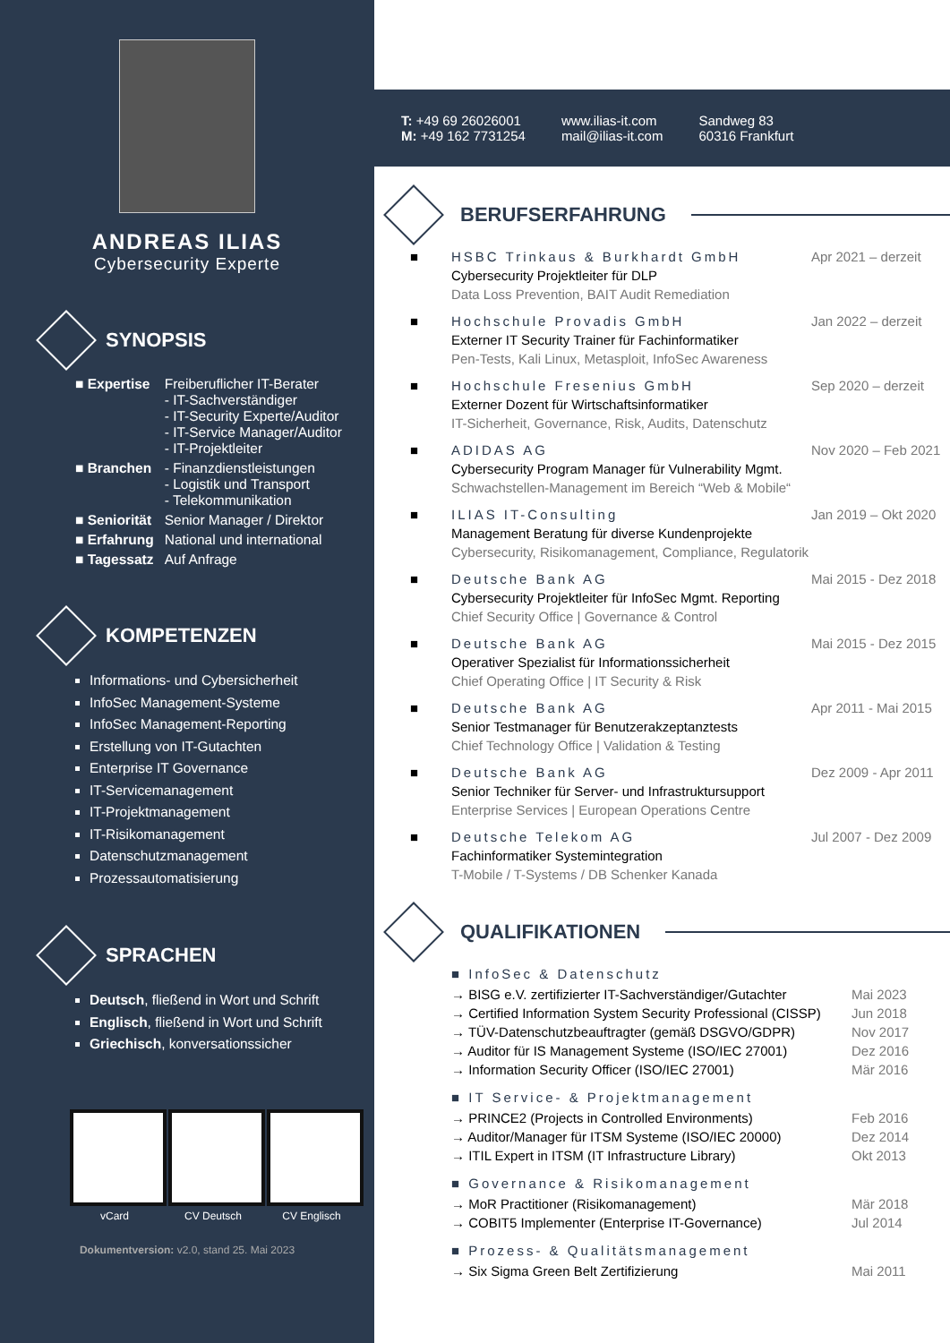ANDREAS ILIAS
Cybersecurity Experte
SYNOPSIS
| ■ Expertise | Freiberuflicher IT-Berater - IT-Sachverständiger - IT-Security Experte/Auditor - IT-Service Manager/Auditor - IT-Projektleiter |
| ■ Branchen | - Finanzdienstleistungen - Logistik und Transport - Telekommunikation |
| ■ Seniorität | Senior Manager / Direktor |
| ■ Erfahrung | National und international |
| ■ Tagessatz | Auf Anfrage |
KOMPETENZEN
Informations- und Cybersicherheit
InfoSec Management-Systeme
InfoSec Management-Reporting
Erstellung von IT-Gutachten
Enterprise IT Governance
IT-Servicemanagement
IT-Projektmanagement
IT-Risikomanagement
Datenschutzmanagement
Prozessautomatisierung
SPRACHEN
Deutsch, fließend in Wort und Schrift
Englisch, fließend in Wort und Schrift
Griechisch, konversationssicher
vCard CV Deutsch CV Englisch
Dokumentversion: v2.0, stand 25. Mai 2023
T: +49 69 26026001
M: +49 162 7731254
www.ilias-it.com
mail@ilias-it.com
Sandweg 83
60316 Frankfurt
BERUFSERFAHRUNG
■ HSBC Trinkaus & Burkhardt GmbH
Cybersecurity Projektleiter für DLP
Data Loss Prevention, BAIT Audit Remediation
Apr 2021 – derzeit
■ Hochschule Provadis GmbH
Externer IT Security Trainer für Fachinformatiker
Pen-Tests, Kali Linux, Metasploit, InfoSec Awareness
Jan 2022 – derzeit
■ Hochschule Fresenius GmbH
Externer Dozent für Wirtschaftsinformatiker
IT-Sicherheit, Governance, Risk, Audits, Datenschutz
Sep 2020 – derzeit
■ ADIDAS AG
Cybersecurity Program Manager für Vulnerability Mgmt.
Schwachstellen-Management im Bereich “Web & Mobile“
Nov 2020 – Feb 2021
■ ILIAS IT-Consulting
Management Beratung für diverse Kundenprojekte
Cybersecurity, Risikomanagement, Compliance, Regulatorik
Jan 2019 – Okt 2020
■ Deutsche Bank AG
Cybersecurity Projektleiter für InfoSec Mgmt. Reporting
Chief Security Office | Governance & Control
Mai 2015 - Dez 2018
■ Deutsche Bank AG
Operativer Spezialist für Informationssicherheit
Chief Operating Office | IT Security & Risk
Mai 2015 - Dez 2015
■ Deutsche Bank AG
Senior Testmanager für Benutzerakzeptanztests
Chief Technology Office | Validation & Testing
Apr 2011 - Mai 2015
■ Deutsche Bank AG
Senior Techniker für Server- und Infrastruktursupport
Enterprise Services | European Operations Centre
Dez 2009 - Apr 2011
■ Deutsche Telekom AG
Fachinformatiker Systemintegration
T-Mobile / T-Systems / DB Schenker Kanada
Jul 2007 - Dez 2009
QUALIFIKATIONEN
■ InfoSec & Datenschutz
→ BISG e.V. zertifizierter IT-Sachverständiger/Gutachter Mai 2023
→ Certified Information System Security Professional (CISSP) Jun 2018
→ TÜV-Datenschutzbeauftragter (gemäß DSGVO/GDPR) Nov 2017
→ Auditor für IS Management Systeme (ISO/IEC 27001) Dez 2016
→ Information Security Officer (ISO/IEC 27001) Mär 2016
■ IT Service- & Projektmanagement
→ PRINCE2 (Projects in Controlled Environments) Feb 2016
→ Auditor/Manager für ITSM Systeme (ISO/IEC 20000) Dez 2014
→ ITIL Expert in ITSM (IT Infrastructure Library) Okt 2013
■ Governance & Risikomanagement
→ MoR Practitioner (Risikomanagement) Mär 2018
→ COBIT5 Implementer (Enterprise IT-Governance) Jul 2014
■ Prozess- & Qualitätsmanagement
→ Six Sigma Green Belt Zertifizierung Mai 2011